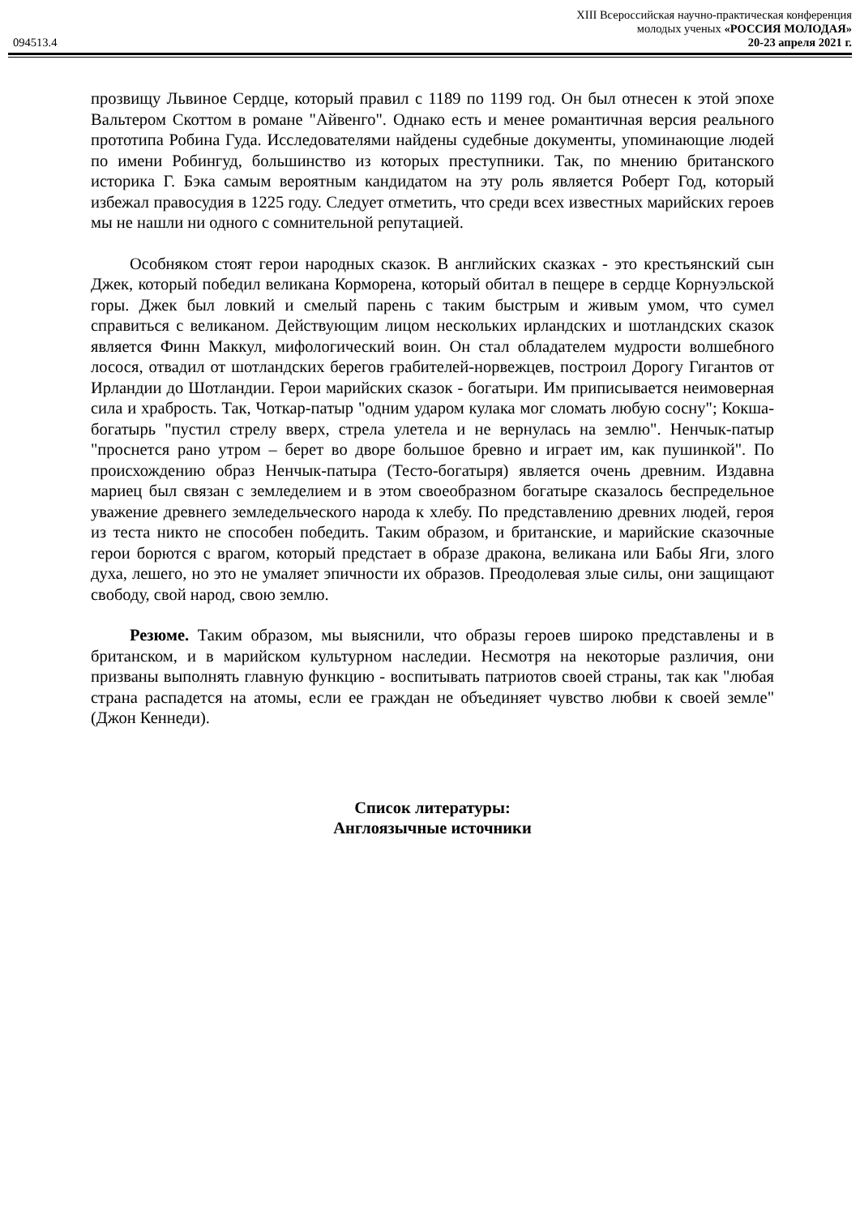XIII Всероссийская научно-практическая конференция
молодых ученых «РОССИЯ МОЛОДАЯ»
094513.4 20-23 апреля 2021 г.
прозвищу Львиное Сердце, который правил с 1189 по 1199 год. Он был отнесен к этой эпохе Вальтером Скоттом в романе "Айвенго". Однако есть и менее романтичная версия реального прототипа Робина Гуда. Исследователями найдены судебные документы, упоминающие людей по имени Робингуд, большинство из которых преступники. Так, по мнению британского историка Г. Бэка самым вероятным кандидатом на эту роль является Роберт Год, который избежал правосудия в 1225 году. Следует отметить, что среди всех известных марийских героев мы не нашли ни одного с сомнительной репутацией.
Особняком стоят герои народных сказок. В английских сказках - это крестьянский сын Джек, который победил великана Корморена, который обитал в пещере в сердце Корнуэльской горы. Джек был ловкий и смелый парень с таким быстрым и живым умом, что сумел справиться с великаном. Действующим лицом нескольких ирландских и шотландских сказок является Финн Маккул, мифологический воин. Он стал обладателем мудрости волшебного лосося, отвадил от шотландских берегов грабителей-норвежцев, построил Дорогу Гигантов от Ирландии до Шотландии. Герои марийских сказок - богатыри. Им приписывается неимоверная сила и храбрость. Так, Чоткар-патыр "одним ударом кулака мог сломать любую сосну"; Кокша-богатырь "пустил стрелу вверх, стрела улетела и не вернулась на землю". Ненчык-патыр "проснется рано утром – берет во дворе большое бревно и играет им, как пушинкой". По происхождению образ Ненчык-патыра (Тесто-богатыря) является очень древним. Издавна мариец был связан с земледелием и в этом своеобразном богатыре сказалось беспредельное уважение древнего земледельческого народа к хлебу. По представлению древних людей, героя из теста никто не способен победить. Таким образом, и британские, и марийские сказочные герои борются с врагом, который предстает в образе дракона, великана или Бабы Яги, злого духа, лешего, но это не умаляет эпичности их образов. Преодолевая злые силы, они защищают свободу, свой народ, свою землю.
Резюме. Таким образом, мы выяснили, что образы героев широко представлены и в британском, и в марийском культурном наследии. Несмотря на некоторые различия, они призваны выполнять главную функцию - воспитывать патриотов своей страны, так как "любая страна распадется на атомы, если ее граждан не объединяет чувство любви к своей земле" (Джон Кеннеди).
Список литературы:
Англоязычные источники